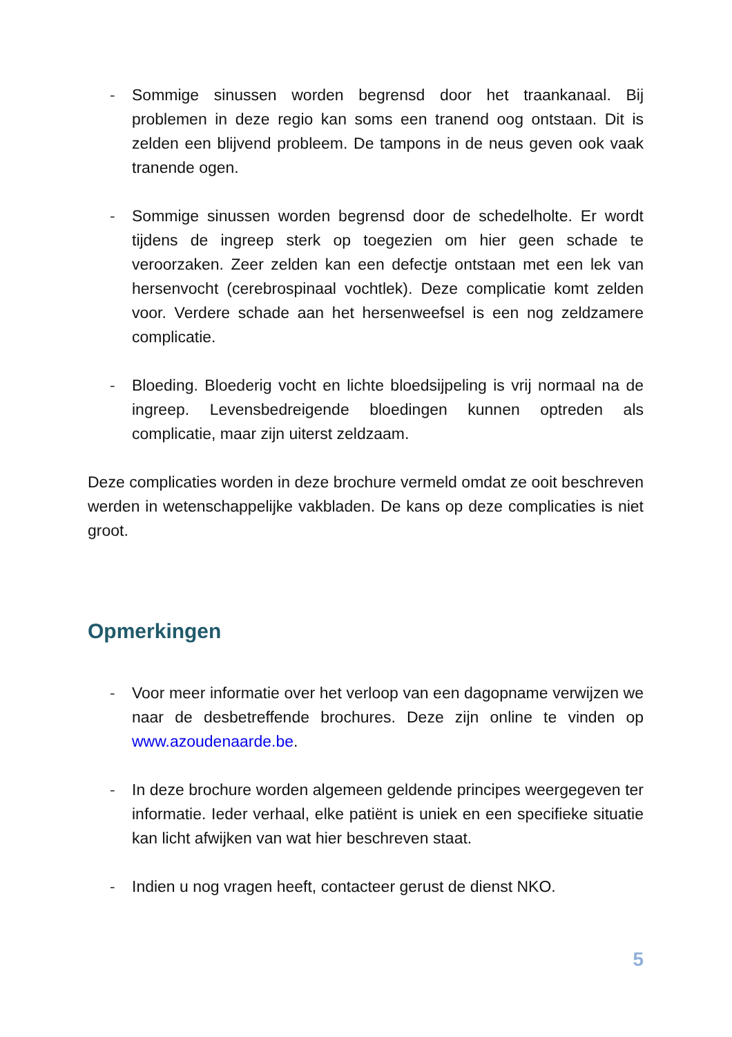- Sommige sinussen worden begrensd door het traankanaal. Bij problemen in deze regio kan soms een tranend oog ontstaan. Dit is zelden een blijvend probleem. De tampons in de neus geven ook vaak tranende ogen.
- Sommige sinussen worden begrensd door de schedelholte. Er wordt tijdens de ingreep sterk op toegezien om hier geen schade te veroorzaken. Zeer zelden kan een defectje ontstaan met een lek van hersenvocht (cerebrospinaal vochtlek). Deze complicatie komt zelden voor. Verdere schade aan het hersenweefsel is een nog zeldzamere complicatie.
- Bloeding. Bloederig vocht en lichte bloedsijpeling is vrij normaal na de ingreep. Levensbedreigende bloedingen kunnen optreden als complicatie, maar zijn uiterst zeldzaam.
Deze complicaties worden in deze brochure vermeld omdat ze ooit beschreven werden in wetenschappelijke vakbladen. De kans op deze complicaties is niet groot.
Opmerkingen
- Voor meer informatie over het verloop van een dagopname verwijzen we naar de desbetreffende brochures. Deze zijn online te vinden op www.azoudenaarde.be.
- In deze brochure worden algemeen geldende principes weergegeven ter informatie. Ieder verhaal, elke patiënt is uniek en een specifieke situatie kan licht afwijken van wat hier beschreven staat.
- Indien u nog vragen heeft, contacteer gerust de dienst NKO.
5